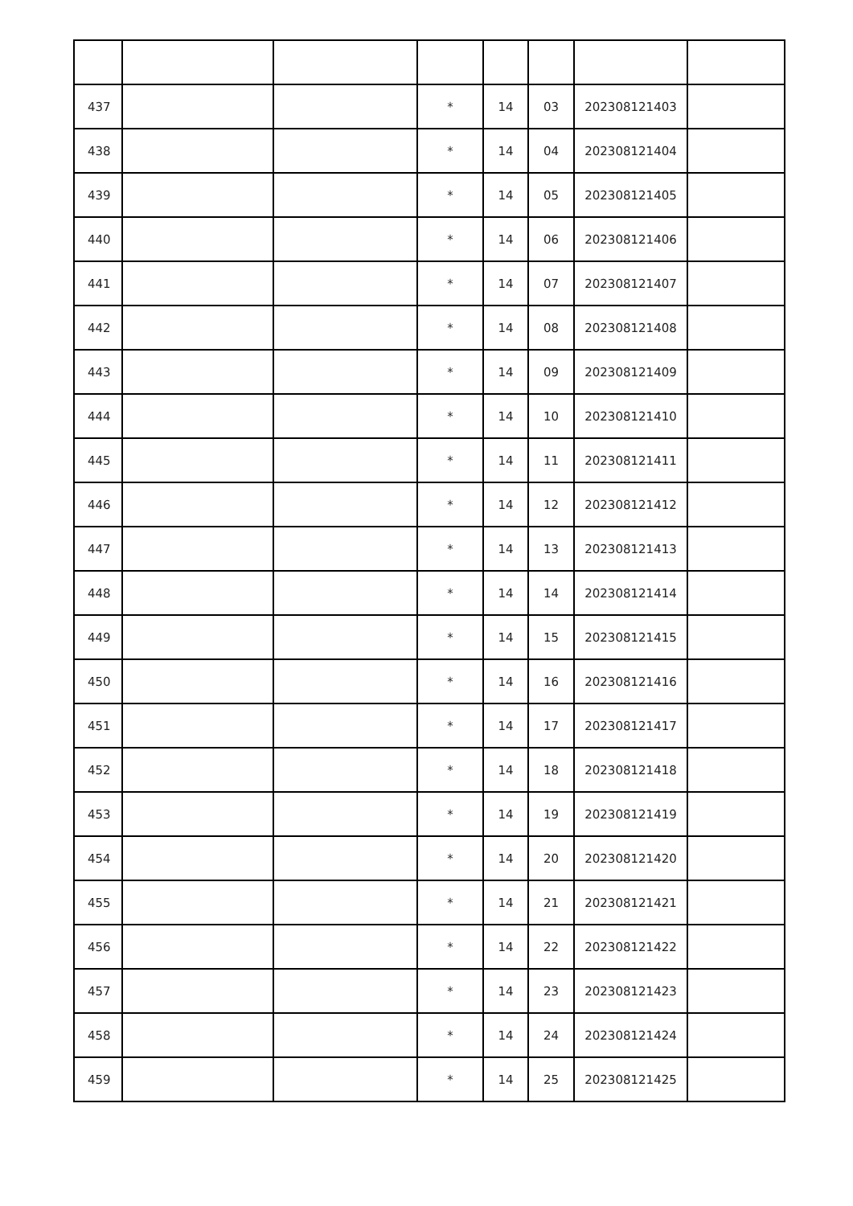| 437 | | | * | 14 | 03 | 202308121403 | |
| 438 | | | * | 14 | 04 | 202308121404 | |
| 439 | | | * | 14 | 05 | 202308121405 | |
| 440 | | | * | 14 | 06 | 202308121406 | |
| 441 | | | * | 14 | 07 | 202308121407 | |
| 442 | | | * | 14 | 08 | 202308121408 | |
| 443 | | | * | 14 | 09 | 202308121409 | |
| 444 | | | * | 14 | 10 | 202308121410 | |
| 445 | | | * | 14 | 11 | 202308121411 | |
| 446 | | | * | 14 | 12 | 202308121412 | |
| 447 | | | * | 14 | 13 | 202308121413 | |
| 448 | | | * | 14 | 14 | 202308121414 | |
| 449 | | | * | 14 | 15 | 202308121415 | |
| 450 | | | * | 14 | 16 | 202308121416 | |
| 451 | | | * | 14 | 17 | 202308121417 | |
| 452 | | | * | 14 | 18 | 202308121418 | |
| 453 | | | * | 14 | 19 | 202308121419 | |
| 454 | | | * | 14 | 20 | 202308121420 | |
| 455 | | | * | 14 | 21 | 202308121421 | |
| 456 | | | * | 14 | 22 | 202308121422 | |
| 457 | | | * | 14 | 23 | 202308121423 | |
| 458 | | | * | 14 | 24 | 202308121424 | |
| 459 | | | * | 14 | 25 | 202308121425 | |